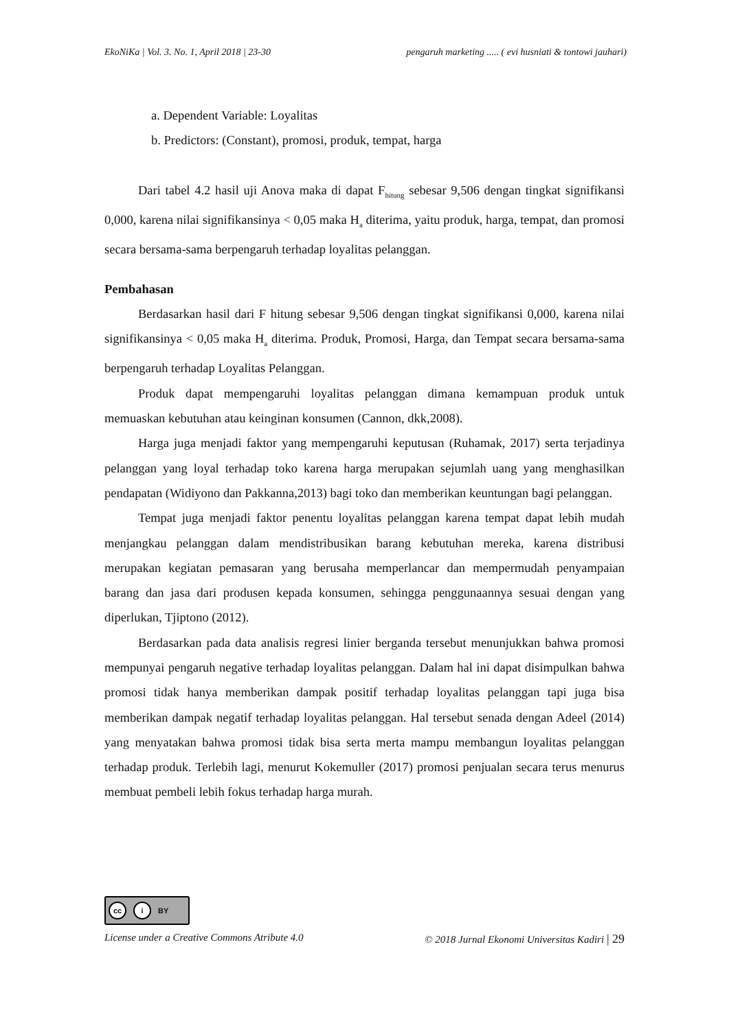EkoNiKa | Vol. 3. No. 1, April 2018 | 23-30 pengaruh marketing ..... ( evi husniati & tontowi jauhari)
a. Dependent Variable: Loyalitas
b. Predictors: (Constant), promosi, produk, tempat, harga
Dari tabel 4.2 hasil uji Anova maka di dapat F<sub>hitung</sub> sebesar 9,506 dengan tingkat signifikansi 0,000, karena nilai signifikansinya < 0,05 maka H<sub>a</sub> diterima, yaitu produk, harga, tempat, dan promosi secara bersama-sama berpengaruh terhadap loyalitas pelanggan.
Pembahasan
Berdasarkan hasil dari F hitung sebesar 9,506 dengan tingkat signifikansi 0,000, karena nilai signifikansinya < 0,05 maka H<sub>a</sub> diterima. Produk, Promosi, Harga, dan Tempat secara bersama-sama berpengaruh terhadap Loyalitas Pelanggan.
Produk dapat mempengaruhi loyalitas pelanggan dimana kemampuan produk untuk memuaskan kebutuhan atau keinginan konsumen (Cannon, dkk,2008).
Harga juga menjadi faktor yang mempengaruhi keputusan (Ruhamak, 2017) serta terjadinya pelanggan yang loyal terhadap toko karena harga merupakan sejumlah uang yang menghasilkan pendapatan (Widiyono dan Pakkanna,2013) bagi toko dan memberikan keuntungan bagi pelanggan.
Tempat juga menjadi faktor penentu loyalitas pelanggan karena tempat dapat lebih mudah menjangkau pelanggan dalam mendistribusikan barang kebutuhan mereka, karena distribusi merupakan kegiatan pemasaran yang berusaha memperlancar dan mempermudah penyampaian barang dan jasa dari produsen kepada konsumen, sehingga penggunaannya sesuai dengan yang diperlukan, Tjiptono (2012).
Berdasarkan pada data analisis regresi linier berganda tersebut menunjukkan bahwa promosi mempunyai pengaruh negative terhadap loyalitas pelanggan. Dalam hal ini dapat disimpulkan bahwa promosi tidak hanya memberikan dampak positif terhadap loyalitas pelanggan tapi juga bisa memberikan dampak negatif terhadap loyalitas pelanggan. Hal tersebut senada dengan Adeel (2014) yang menyatakan bahwa promosi tidak bisa serta merta mampu membangun loyalitas pelanggan terhadap produk. Terlebih lagi, menurut Kokemuller (2017) promosi penjualan secara terus menurus membuat pembeli lebih fokus terhadap harga murah.
cc i BY
License under a Creative Commons Atribute 4.0 © 2018 Jurnal Ekonomi Universitas Kadiri | 29